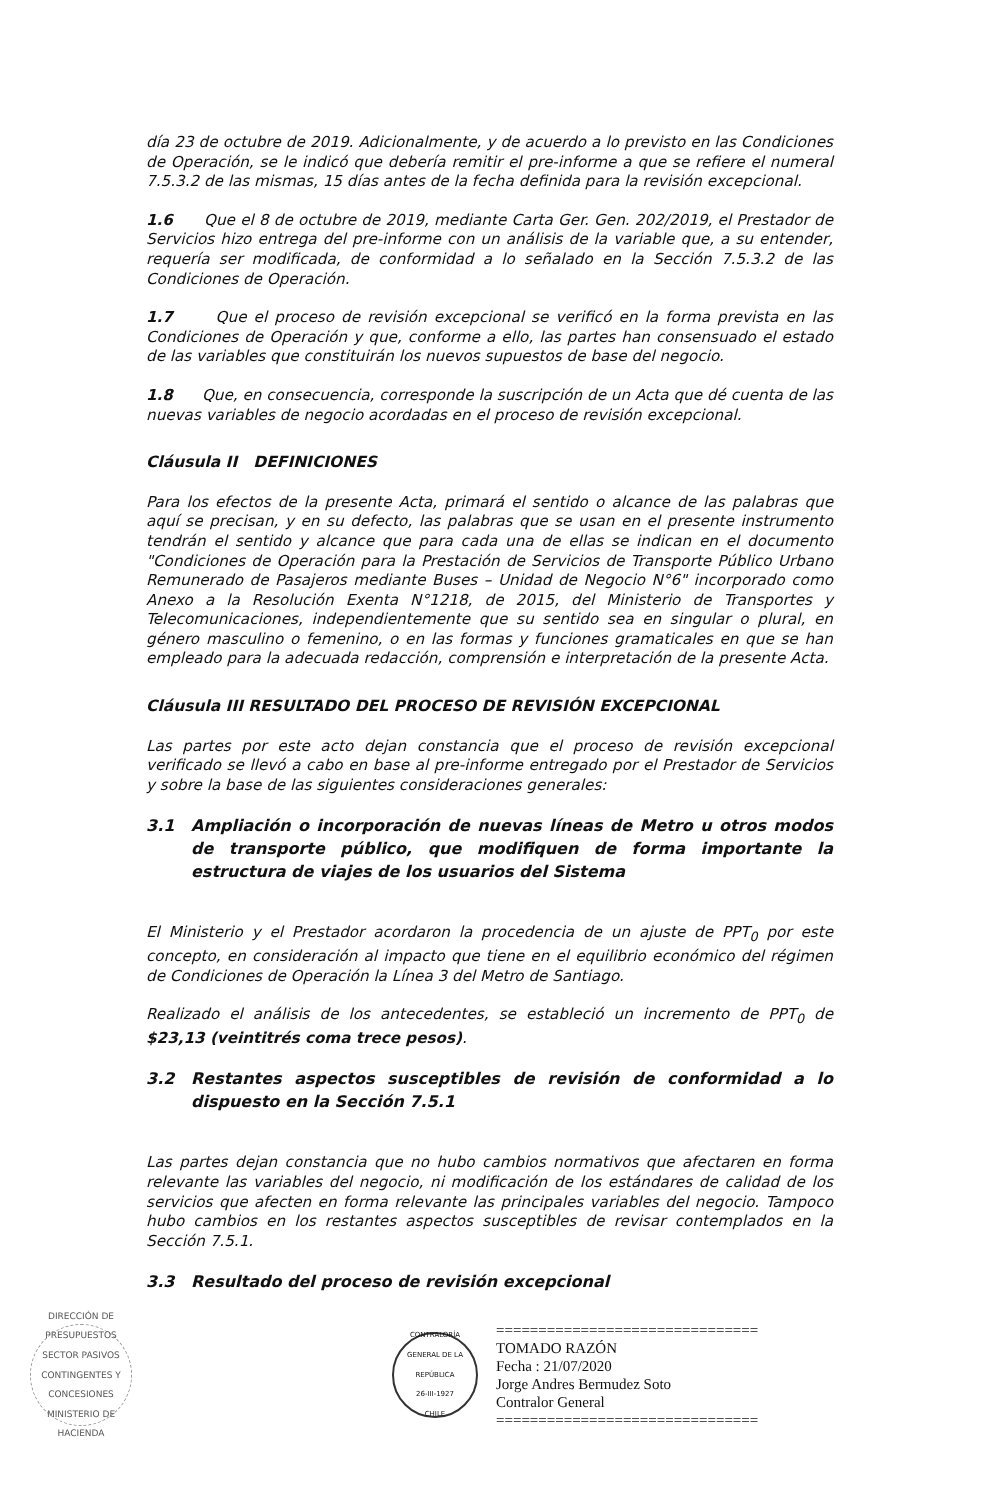día 23 de octubre de 2019. Adicionalmente, y de acuerdo a lo previsto en las Condiciones de Operación, se le indicó que debería remitir el pre-informe a que se refiere el numeral 7.5.3.2 de las mismas, 15 días antes de la fecha definida para la revisión excepcional.
1.6 Que el 8 de octubre de 2019, mediante Carta Ger. Gen. 202/2019, el Prestador de Servicios hizo entrega del pre-informe con un análisis de la variable que, a su entender, requería ser modificada, de conformidad a lo señalado en la Sección 7.5.3.2 de las Condiciones de Operación.
1.7 Que el proceso de revisión excepcional se verificó en la forma prevista en las Condiciones de Operación y que, conforme a ello, las partes han consensuado el estado de las variables que constituirán los nuevos supuestos de base del negocio.
1.8 Que, en consecuencia, corresponde la suscripción de un Acta que dé cuenta de las nuevas variables de negocio acordadas en el proceso de revisión excepcional.
Cláusula II DEFINICIONES
Para los efectos de la presente Acta, primará el sentido o alcance de las palabras que aquí se precisan, y en su defecto, las palabras que se usan en el presente instrumento tendrán el sentido y alcance que para cada una de ellas se indican en el documento "Condiciones de Operación para la Prestación de Servicios de Transporte Público Urbano Remunerado de Pasajeros mediante Buses – Unidad de Negocio N°6" incorporado como Anexo a la Resolución Exenta N°1218, de 2015, del Ministerio de Transportes y Telecomunicaciones, independientemente que su sentido sea en singular o plural, en género masculino o femenino, o en las formas y funciones gramaticales en que se han empleado para la adecuada redacción, comprensión e interpretación de la presente Acta.
Cláusula III RESULTADO DEL PROCESO DE REVISIÓN EXCEPCIONAL
Las partes por este acto dejan constancia que el proceso de revisión excepcional verificado se llevó a cabo en base al pre-informe entregado por el Prestador de Servicios y sobre la base de las siguientes consideraciones generales:
3.1 Ampliación o incorporación de nuevas líneas de Metro u otros modos de transporte público, que modifiquen de forma importante la estructura de viajes de los usuarios del Sistema
El Ministerio y el Prestador acordaron la procedencia de un ajuste de PPT<sub>0</sub> por este concepto, en consideración al impacto que tiene en el equilibrio económico del régimen de Condiciones de Operación la Línea 3 del Metro de Santiago.
Realizado el análisis de los antecedentes, se estableció un incremento de PPT<sub>0</sub> de $23,13 (veintitrés coma trece pesos).
3.2 Restantes aspectos susceptibles de revisión de conformidad a lo dispuesto en la Sección 7.5.1
Las partes dejan constancia que no hubo cambios normativos que afectaren en forma relevante las variables del negocio, ni modificación de los estándares de calidad de los servicios que afecten en forma relevante las principales variables del negocio. Tampoco hubo cambios en los restantes aspectos susceptibles de revisar contemplados en la Sección 7.5.1.
3.3 Resultado del proceso de revisión excepcional
DIRECCIÓN DE PRESUPUESTOS
SECTOR PASIVOS CONTINGENTES Y CONCESIONES
MINISTERIO DE HACIENDA
CONTRALORÍA GENERAL DE LA REPÚBLICA
26-III-1927
CHILE
===============================
TOMADO RAZÓN
Fecha : 21/07/2020
Jorge Andres Bermudez Soto
Contralor General
===============================